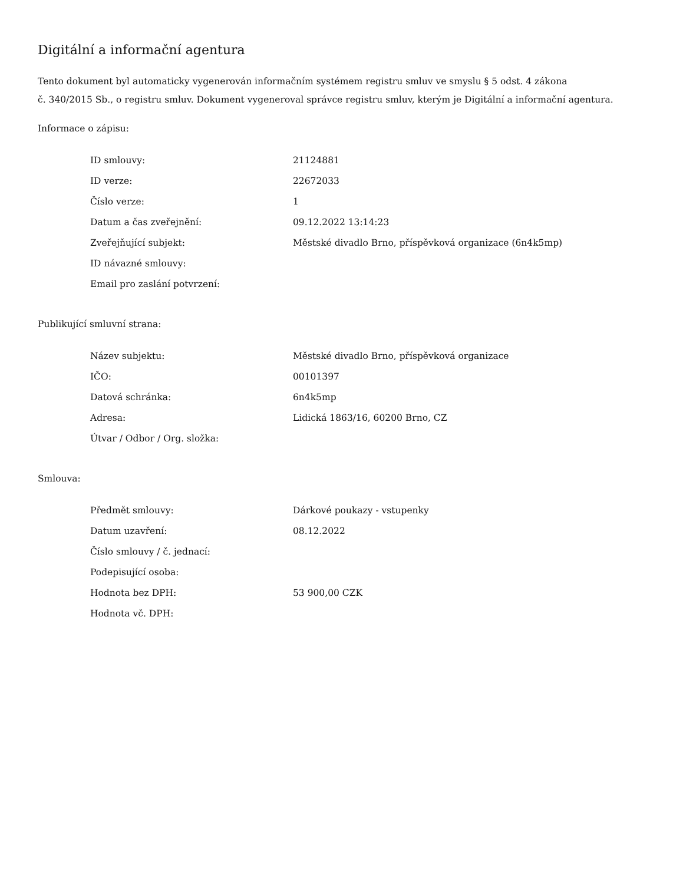Digitální a informační agentura
Tento dokument byl automaticky vygenerován informačním systémem registru smluv ve smyslu § 5 odst. 4 zákona
č. 340/2015 Sb., o registru smluv. Dokument vygeneroval správce registru smluv, kterým je Digitální a informační agentura.
Informace o zápisu:
| ID smlouvy: | 21124881 |
| ID verze: | 22672033 |
| Číslo verze: | 1 |
| Datum a čas zveřejnění: | 09.12.2022 13:14:23 |
| Zveřejňující subjekt: | Městské divadlo Brno, příspěvková organizace (6n4k5mp) |
| ID návazné smlouvy: | |
| Email pro zaslání potvrzení: | |
Publikující smluvní strana:
| Název subjektu: | Městské divadlo Brno, příspěvková organizace |
| IČO: | 00101397 |
| Datová schránka: | 6n4k5mp |
| Adresa: | Lidická 1863/16, 60200 Brno, CZ |
| Útvar / Odbor / Org. složka: | |
Smlouva:
| Předmět smlouvy: | Dárkové poukazy - vstupenky |
| Datum uzavření: | 08.12.2022 |
| Číslo smlouvy / č. jednací: | |
| Podepisující osoba: | |
| Hodnota bez DPH: | 53 900,00 CZK |
| Hodnota vč. DPH: | |